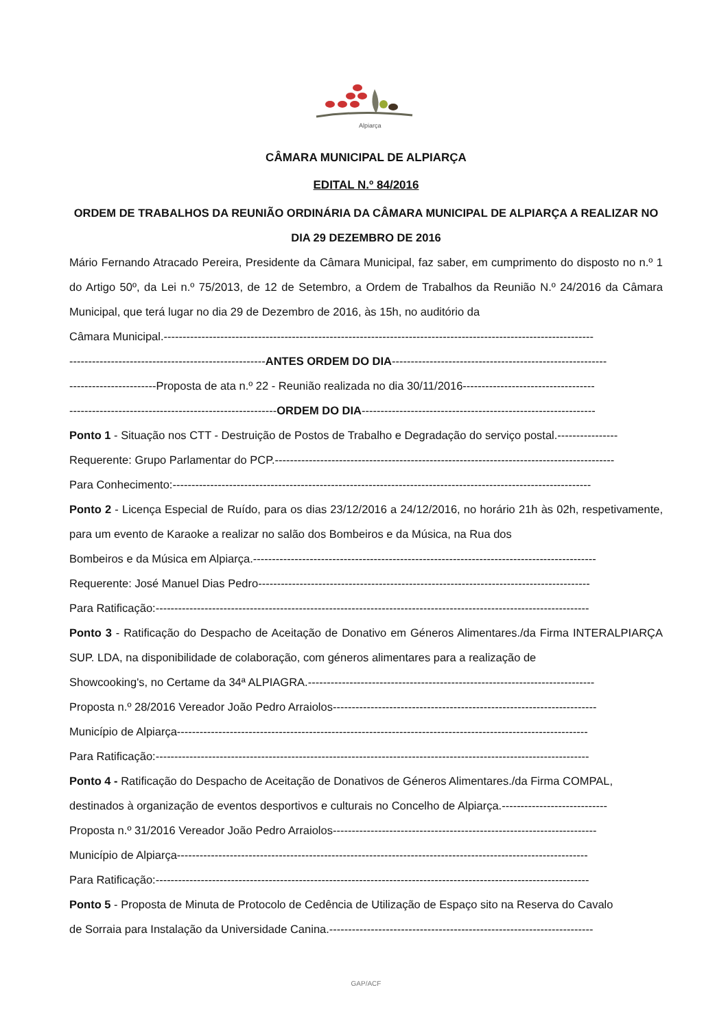Alpiarça
CÂMARA MUNICIPAL DE ALPIARÇA
EDITAL N.º 84/2016
ORDEM DE TRABALHOS DA REUNIÃO ORDINÁRIA DA CÂMARA MUNICIPAL DE ALPIARÇA A REALIZAR NO DIA 29 DEZEMBRO DE 2016
Mário Fernando Atracado Pereira, Presidente da Câmara Municipal, faz saber, em cumprimento do disposto no n.º 1 do Artigo 50º, da Lei n.º 75/2013, de 12 de Setembro, a Ordem de Trabalhos da Reunião N.º 24/2016 da Câmara Municipal, que terá lugar no dia 29 de Dezembro de 2016, às 15h, no auditório da
Câmara Municipal.------------------------------------------------------------------------------------------------------------------
----------------------------------------------------ANTES ORDEM DO DIA---------------------------------------------------------
-----------------------Proposta de ata n.º 22 - Reunião realizada no dia 30/11/2016-----------------------------------
-------------------------------------------------------ORDEM DO DIA--------------------------------------------------------------
Ponto 1 - Situação nos CTT - Destruição de Postos de Trabalho e Degradação do serviço postal.----------------
Requerente: Grupo Parlamentar do PCP.------------------------------------------------------------------------------------------
Para Conhecimento:---------------------------------------------------------------------------------------------------------------
Ponto 2 - Licença Especial de Ruído, para os dias 23/12/2016 a 24/12/2016, no horário 21h às 02h, respetivamente, para um evento de Karaoke a realizar no salão dos Bombeiros e da Música, na Rua dos
Bombeiros e da Música em Alpiarça.-------------------------------------------------------------------------------------------
Requerente: José Manuel Dias Pedro----------------------------------------------------------------------------------------
Para Ratificação:-------------------------------------------------------------------------------------------------------------------
Ponto 3 - Ratificação do Despacho de Aceitação de Donativo em Géneros Alimentares./da Firma INTERALPIARÇA SUP. LDA, na disponibilidade de colaboração, com géneros alimentares para a realização de
Showcooking's, no Certame da 34ª ALPIAGRA.----------------------------------------------------------------------------
Proposta n.º 28/2016 Vereador João Pedro Arraiolos----------------------------------------------------------------------
Município de Alpiarça-------------------------------------------------------------------------------------------------------------
Para Ratificação:-------------------------------------------------------------------------------------------------------------------
Ponto 4 - Ratificação do Despacho de Aceitação de Donativos de Géneros Alimentares./da Firma COMPAL,
destinados à organização de eventos desportivos e culturais no Concelho de Alpiarça.----------------------------
Proposta n.º 31/2016 Vereador João Pedro Arraiolos----------------------------------------------------------------------
Município de Alpiarça-------------------------------------------------------------------------------------------------------------
Para Ratificação:-------------------------------------------------------------------------------------------------------------------
Ponto 5 - Proposta de Minuta de Protocolo de Cedência de Utilização de Espaço sito na Reserva do Cavalo
de Sorraia para Instalação da Universidade Canina.----------------------------------------------------------------------
GAP/ACF